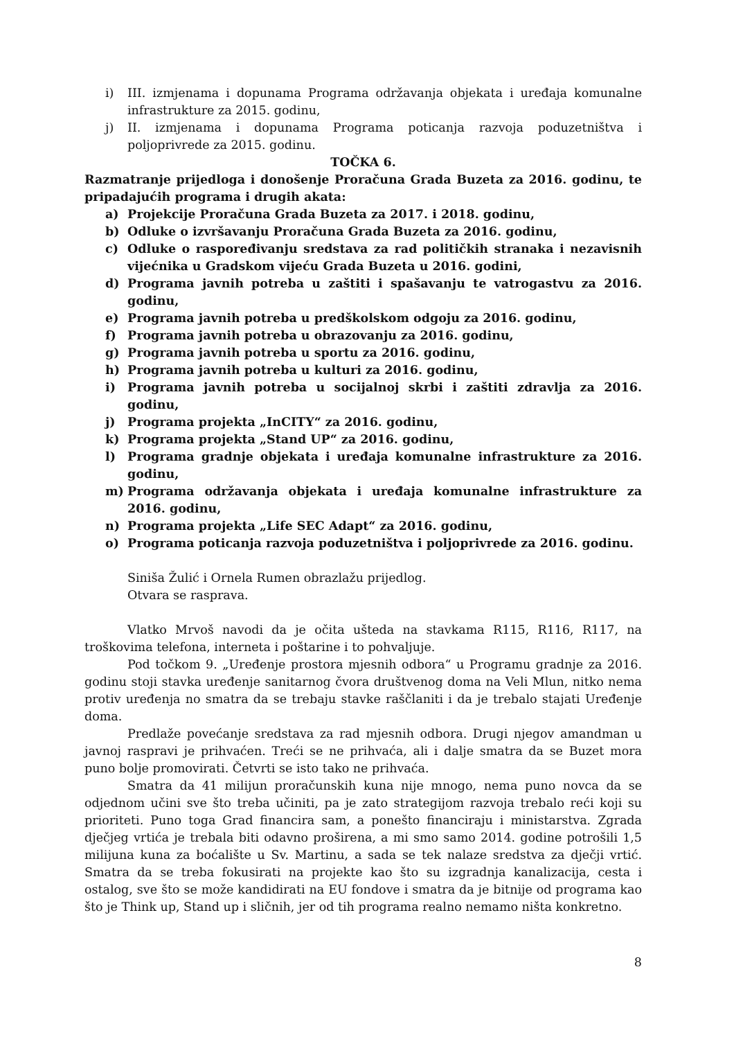i) III. izmjenama i dopunama Programa održavanja objekata i uređaja komunalne infrastrukture za 2015. godinu,
j) II. izmjenama i dopunama Programa poticanja razvoja poduzetništva i poljoprivrede za 2015. godinu.
TOČKA 6.
Razmatranje prijedloga i donošenje Proračuna Grada Buzeta za 2016. godinu, te pripadajućih programa i drugih akata:
a) Projekcije Proračuna Grada Buzeta za 2017. i 2018. godinu,
b) Odluke o izvršavanju Proračuna Grada Buzeta za 2016. godinu,
c) Odluke o raspoređivanju sredstava za rad političkih stranaka i nezavisnih vijećnika u Gradskom vijeću Grada Buzeta u 2016. godini,
d) Programa javnih potreba u zaštiti i spašavanju te vatrogastvu za 2016. godinu,
e) Programa javnih potreba u predškolskom odgoju za 2016. godinu,
f) Programa javnih potreba u obrazovanju za 2016. godinu,
g) Programa javnih potreba u sportu za 2016. godinu,
h) Programa javnih potreba u kulturi za 2016. godinu,
i) Programa javnih potreba u socijalnoj skrbi i zaštiti zdravlja za 2016. godinu,
j) Programa projekta „InCITY“ za 2016. godinu,
k) Programa projekta „Stand UP“ za 2016. godinu,
l) Programa gradnje objekata i uređaja komunalne infrastrukture za 2016. godinu,
m) Programa održavanja objekata i uređaja komunalne infrastrukture za 2016. godinu,
n) Programa projekta „Life SEC Adapt“ za 2016. godinu,
o) Programa poticanja razvoja poduzetništva i poljoprivrede za 2016. godinu.
Siniša Žulić i Ornela Rumen obrazlažu prijedlog.
Otvara se rasprava.
Vlatko Mrvoš navodi da je očita ušteda na stavkama R115, R116, R117, na troškovima telefona, interneta i poštarine i to pohvaljuje.
Pod točkom 9. „Uređenje prostora mjesnih odbora“ u Programu gradnje za 2016. godinu stoji stavka uređenje sanitarnog čvora društvenog doma na Veli Mlun, nitko nema protiv uređenja no smatra da se trebaju stavke raščlaniti i da je trebalo stajati Uređenje doma.
Predlaže povećanje sredstava za rad mjesnih odbora. Drugi njegov amandman u javnoj raspravi je prihvaćen. Treći se ne prihvaća, ali i dalje smatra da se Buzet mora puno bolje promovirati. Četvrti se isto tako ne prihvaća.
Smatra da 41 milijun proračunskih kuna nije mnogo, nema puno novca da se odjednom učini sve što treba učiniti, pa je zato strategijom razvoja trebalo reći koji su prioriteti. Puno toga Grad financira sam, a ponešto financiraju i ministarstva. Zgrada dječjeg vrtića je trebala biti odavno proširena, a mi smo samo 2014. godine potrošili 1,5 milijuna kuna za boćalište u Sv. Martinu, a sada se tek nalaze sredstva za dječji vrtić. Smatra da se treba fokusirati na projekte kao što su izgradnja kanalizacija, cesta i ostalog, sve što se može kandidirati na EU fondove i smatra da je bitnije od programa kao što je Think up, Stand up i sličnih, jer od tih programa realno nemamo ništa konkretno.
8